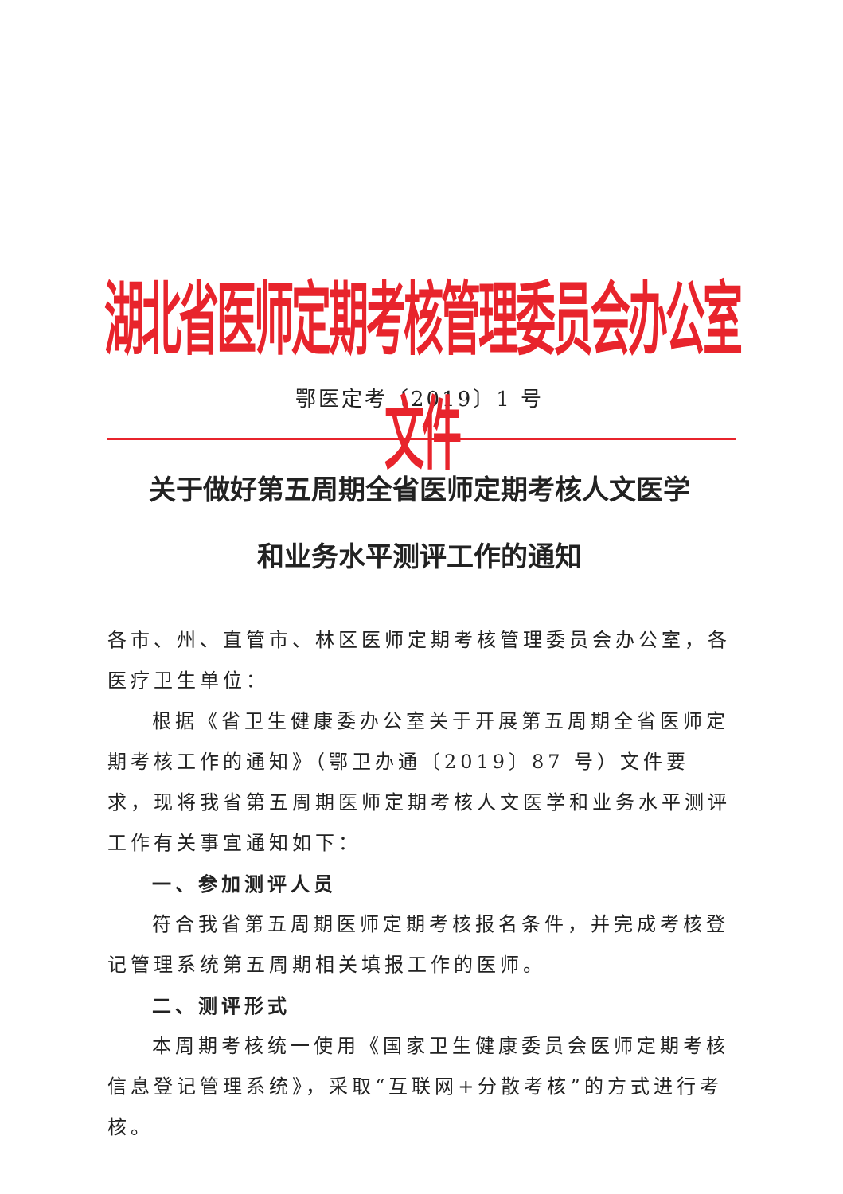湖北省医师定期考核管理委员会办公室文件
鄂医定考〔2019〕1 号
关于做好第五周期全省医师定期考核人文医学
和业务水平测评工作的通知
各市、州、直管市、林区医师定期考核管理委员会办公室，各医疗卫生单位：
根据《省卫生健康委办公室关于开展第五周期全省医师定期考核工作的通知》（鄂卫办通〔2019〕87 号）文件要求，现将我省第五周期医师定期考核人文医学和业务水平测评工作有关事宜通知如下：
一、参加测评人员
符合我省第五周期医师定期考核报名条件，并完成考核登记管理系统第五周期相关填报工作的医师。
二、测评形式
本周期考核统一使用《国家卫生健康委员会医师定期考核信息登记管理系统》，采取“互联网+分散考核”的方式进行考核。